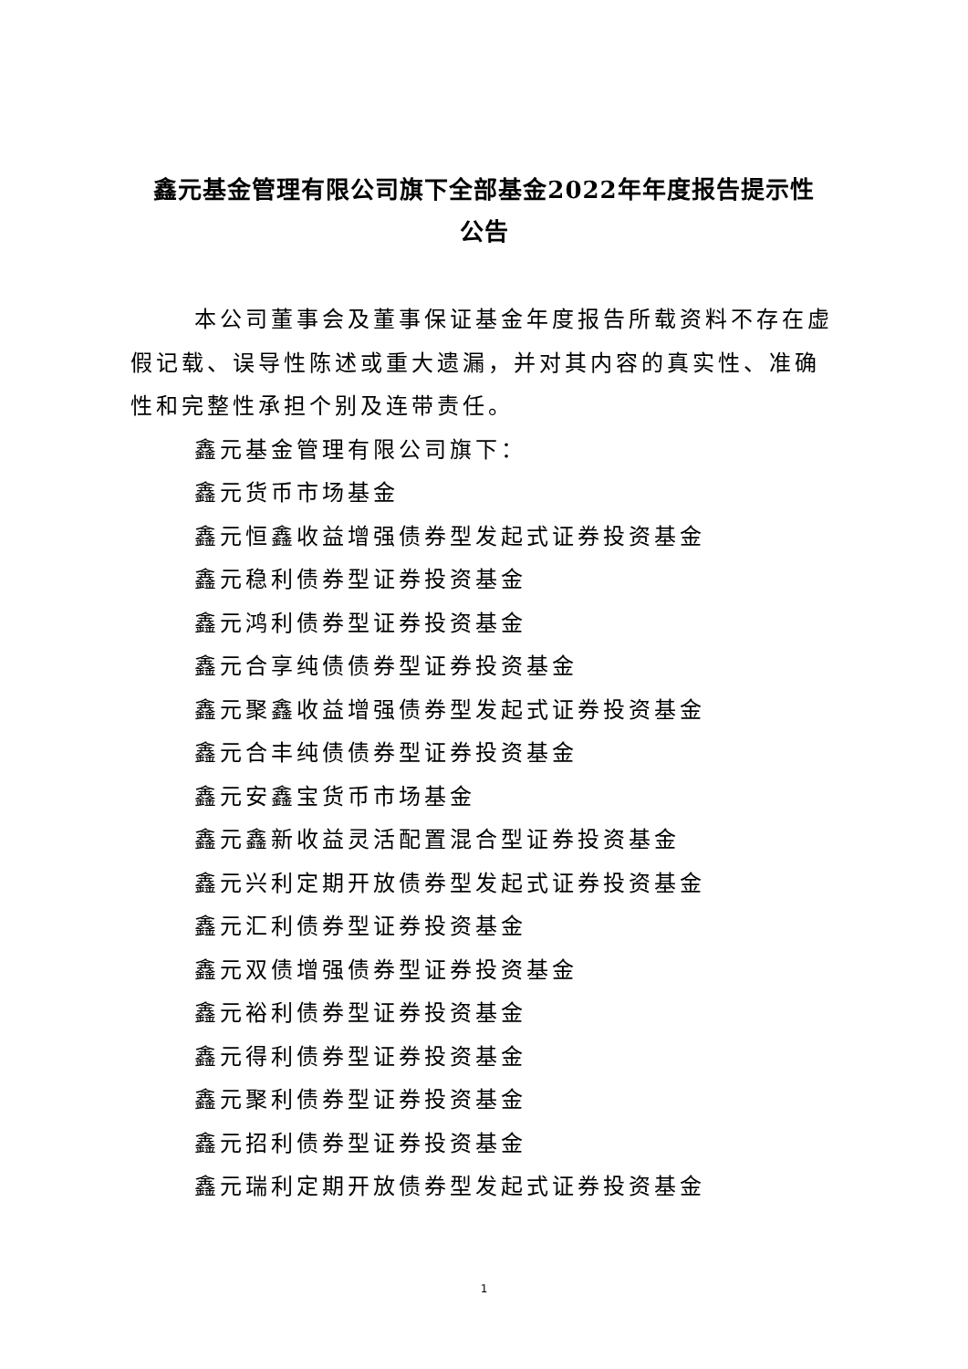鑫元基金管理有限公司旗下全部基金2022年年度报告提示性
公告
本公司董事会及董事保证基金年度报告所载资料不存在虚假记载、误导性陈述或重大遗漏，并对其内容的真实性、准确性和完整性承担个别及连带责任。
鑫元基金管理有限公司旗下：
鑫元货币市场基金
鑫元恒鑫收益增强债券型发起式证券投资基金
鑫元稳利债券型证券投资基金
鑫元鸿利债券型证券投资基金
鑫元合享纯债债券型证券投资基金
鑫元聚鑫收益增强债券型发起式证券投资基金
鑫元合丰纯债债券型证券投资基金
鑫元安鑫宝货币市场基金
鑫元鑫新收益灵活配置混合型证券投资基金
鑫元兴利定期开放债券型发起式证券投资基金
鑫元汇利债券型证券投资基金
鑫元双债增强债券型证券投资基金
鑫元裕利债券型证券投资基金
鑫元得利债券型证券投资基金
鑫元聚利债券型证券投资基金
鑫元招利债券型证券投资基金
鑫元瑞利定期开放债券型发起式证券投资基金
1